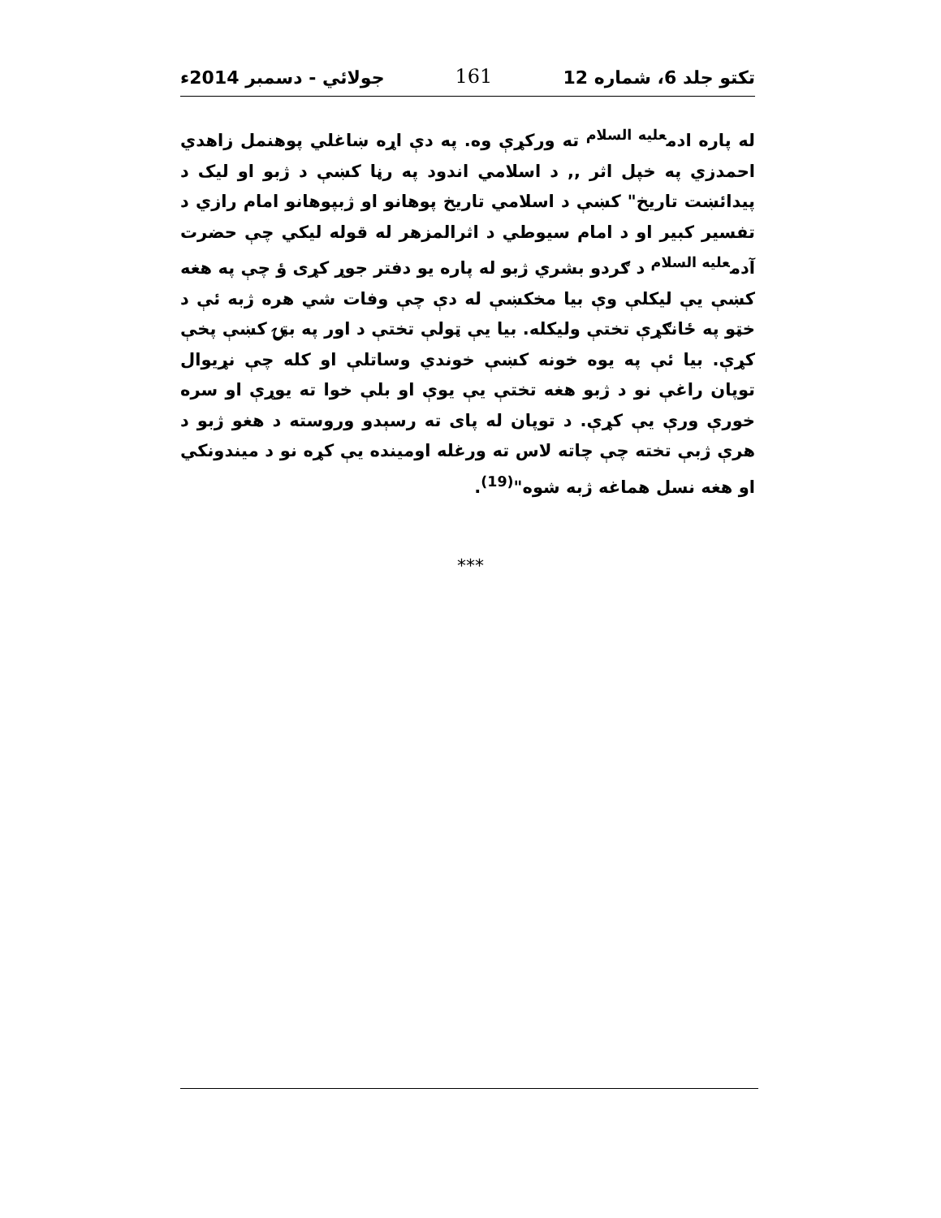تکتو جلد 6، شماره 12 161 جولائي - دسمبر 2014ء
له پاره ادم<sup>عليه السلام</sup> ته ورکړې وه. په دې اړه ښاغلي پوهنمل زاهدي احمدزي په خپل اثر ,, د اسلامي اندود په رڼا کښې د ژبو او ليک د پيدائښت تاريخ" کښې د اسلامي تاريخ پوهانو او ژبپوهانو امام رازي د تفسير کبير او د امام سيوطي د اثرالمزهر له قوله ليکي چې حضرت آدم<sup>عليه السلام</sup> د ګردو بشري ژبو له پاره يو دفتر جوړ کړی ؤ چې په هغه کښې يې ليکلې وې بيا مخکښې له دې چې وفات شي هره ژبه ئې د خټو په ځانګړې تختې وليکله. بيا يې ټولې تختې د اور په بټۍ کښې پخې کړې. بيا ئې په يوه خونه کښې خوندي وساتلې او کله چې نړيوال توپان راغې نو د ژبو هغه تختې يې يوې او بلې خوا ته يوړې او سره خورې ورې يې کړې. د توپان له پای ته رسېدو وروسته د هغو ژبو د هرې ژبې تخته چې چاته لاس ته ورغله اومينده يې کړه نو د ميندونکي او هغه نسل هماغه ژبه شوه"<sup>(19)</sup>.
***